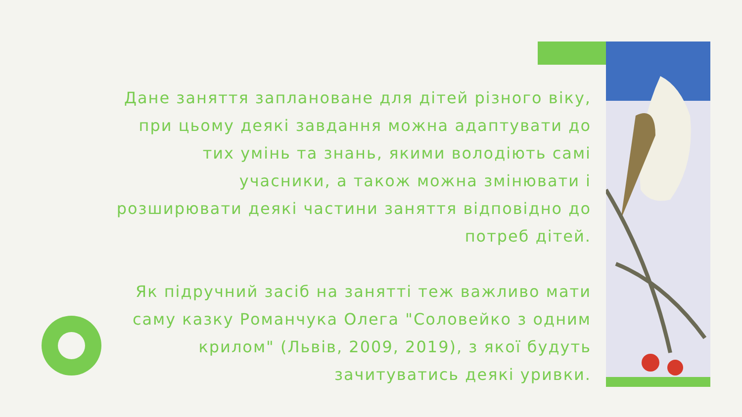Дане заняття заплановане для дітей різного віку, при цьому деякі завдання можна адаптувати до тих умінь та знань, якими володіють самі учасники, а також можна змінювати і розширювати деякі частини заняття відповідно до потреб дітей.
Як підручний засіб на занятті теж важливо мати саму казку Романчука Олега "Соловейко з одним крилом" (Львів, 2009, 2019), з якої будуть зачитуватись деякі уривки.